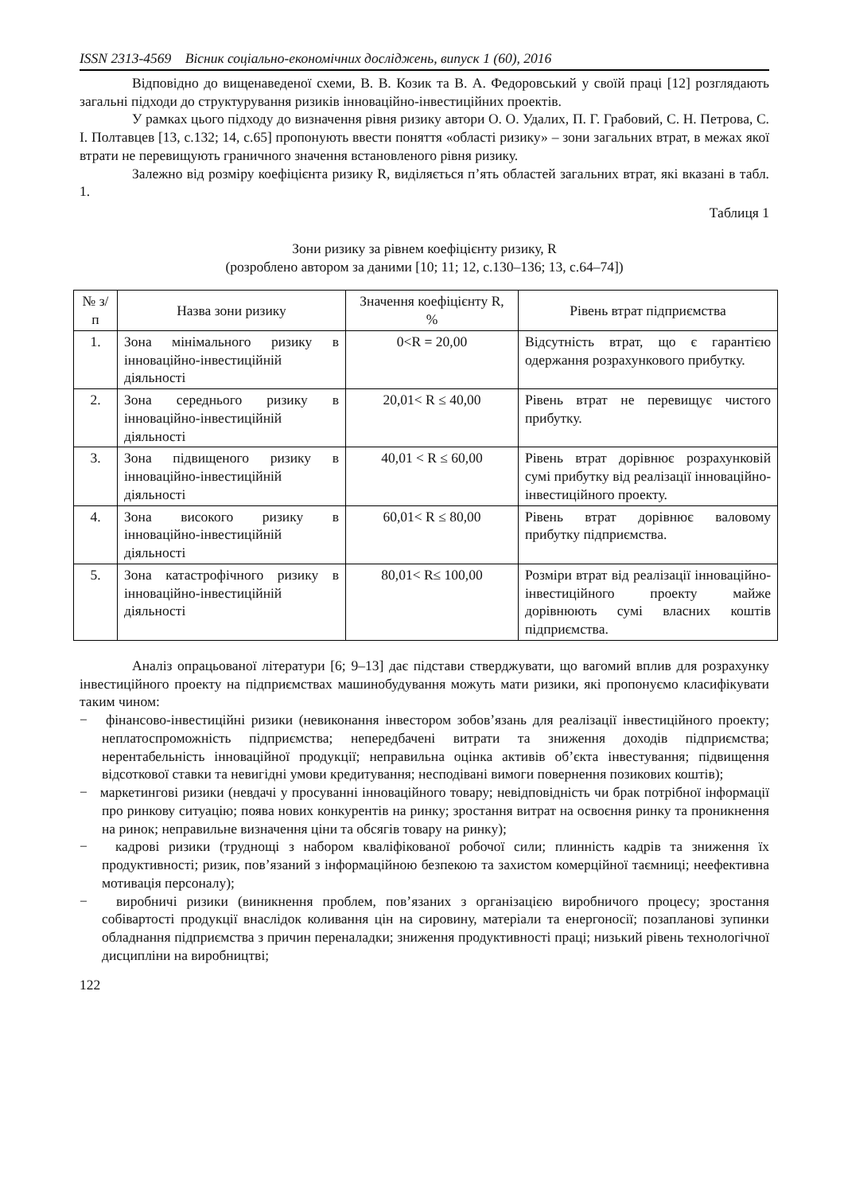ISSN 2313-4569 Вісник соціально-економічних досліджень, випуск 1 (60), 2016
Відповідно до вищенаведеної схеми, В. В. Козик та В. А. Федоровський у своїй праці [12] розглядають загальні підходи до структурування ризиків інноваційно-інвестиційних проектів.
У рамках цього підходу до визначення рівня ризику автори О. О. Удалих, П. Г. Грабовий, С. Н. Петрова, С. І. Полтавцев [13, с.132; 14, с.65] пропонують ввести поняття «області ризику» – зони загальних втрат, в межах якої втрати не перевищують граничного значення встановленого рівня ризику.
Залежно від розміру коефіцієнта ризику R, виділяється п’ять областей загальних втрат, які вказані в табл. 1.
Таблиця 1
Зони ризику за рівнем коефіцієнту ризику, R
(розроблено автором за даними [10; 11; 12, с.130–136; 13, с.64–74])
| № з/п | Назва зони ризику | Значення коефіцієнту R, % | Рівень втрат підприємства |
| --- | --- | --- | --- |
| 1. | Зона мінімального ризику в інноваційно-інвестиційній діяльності | 0<R = 20,00 | Відсутність втрат, що є гарантією одержання розрахункового прибутку. |
| 2. | Зона середнього ризику в інноваційно-інвестиційній діяльності | 20,01< R ≤ 40,00 | Рівень втрат не перевищує чистого прибутку. |
| 3. | Зона підвищеного ризику в інноваційно-інвестиційній діяльності | 40,01 < R ≤ 60,00 | Рівень втрат дорівнює розрахунковій сумі прибутку від реалізації інноваційно-інвестиційного проекту. |
| 4. | Зона високого ризику в інноваційно-інвестиційній діяльності | 60,01< R ≤ 80,00 | Рівень втрат дорівнює валовому прибутку підприємства. |
| 5. | Зона катастрофічного ризику в інноваційно-інвестиційній діяльності | 80,01< R≤ 100,00 | Розміри втрат від реалізації інноваційно-інвестиційного проекту майже дорівнюють сумі власних коштів підприємства. |
Аналіз опрацьованої літератури [6; 9–13] дає підстави стверджувати, що вагомий вплив для розрахунку інвестиційного проекту на підприємствах машинобудування можуть мати ризики, які пропонуємо класифікувати таким чином:
− фінансово-інвестиційні ризики (невиконання інвестором зобов’язань для реалізації інвестиційного проекту; неплатоспроможність підприємства; непередбачені витрати та зниження доходів підприємства; нерентабельність інноваційної продукції; неправильна оцінка активів об’єкта інвестування; підвищення відсоткової ставки та невигідні умови кредитування; несподівані вимоги повернення позикових коштів);
− маркетингові ризики (невдачі у просуванні інноваційного товару; невідповідність чи брак потрібної інформації про ринкову ситуацію; поява нових конкурентів на ринку; зростання витрат на освоєння ринку та проникнення на ринок; неправильне визначення ціни та обсягів товару на ринку);
− кадрові ризики (труднощі з набором кваліфікованої робочої сили; плинність кадрів та зниження їх продуктивності; ризик, пов’язаний з інформаційною безпекою та захистом комерційної таємниці; неефективна мотивація персоналу);
− виробничі ризики (виникнення проблем, пов’язаних з організацією виробничого процесу; зростання собівартості продукції внаслідок коливання цін на сировину, матеріали та енергоносії; позапланові зупинки обладнання підприємства з причин переналадки; зниження продуктивності праці; низький рівень технологічної дисципліни на виробництві;
122